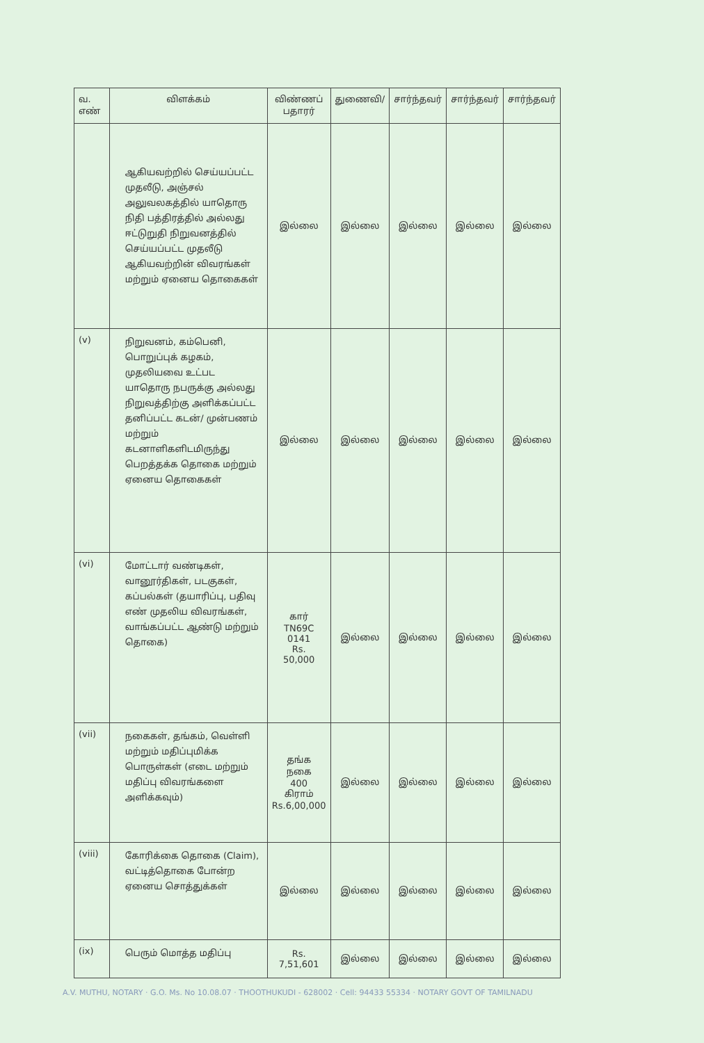| வ. எண் | விளக்கம் | விண்ணப் பதாரர் | துணைவி/ | சார்ந்தவர் | சார்ந்தவர் | சார்ந்தவர் |
| --- | --- | --- | --- | --- | --- | --- |
| | ஆகியவற்றில் செய்யப்பட்ட முதலீடு, அஞ்சல் அலுவலகத்தில் யாதொரு நிதி பத்திரத்தில் அல்லது ஈட்டுறுதி நிறுவனத்தில் செய்யப்பட்ட முதலீடு ஆகியவற்றின் விவரங்கள் மற்றும் ஏனைய தொகைகள் | இல்லை | இல்லை | இல்லை | இல்லை | இல்லை |
| (v) | நிறுவனம், கம்பெனி, பொறுப்புக் கழகம், முதலியவை உட்பட யாதொரு நபருக்கு அல்லது நிறுவத்திற்கு அளிக்கப்பட்ட தனிப்பட்ட கடன்/ முன்பணம் மற்றும் கடனாளிகளிடமிருந்து பெறத்தக்க தொகை மற்றும் ஏனைய தொகைகள் | இல்லை | இல்லை | இல்லை | இல்லை | இல்லை |
| (vi) | மோட்டார் வண்டிகள், வானூர்திகள், படகுகள், கப்பல்கள் (தயாரிப்பு, பதிவு எண் முதலிய விவரங்கள், வாங்கப்பட்ட ஆண்டு மற்றும் தொகை) | கார் TN69C 0141 Rs. 50,000 | இல்லை | இல்லை | இல்லை | இல்லை |
| (vii) | நகைகள், தங்கம், வெள்ளி மற்றும் மதிப்புமிக்க பொருள்கள் (எடை மற்றும் மதிப்பு விவரங்களை அளிக்கவும்) | தங்க நகை 400 கிராம் Rs.6,00,000 | இல்லை | இல்லை | இல்லை | இல்லை |
| (viii) | கோரிக்கை தொகை (Claim), வட்டித்தொகை போன்ற ஏனைய சொத்துக்கள் | இல்லை | இல்லை | இல்லை | இல்லை | இல்லை |
| (ix) | பெரும் மொத்த மதிப்பு | Rs. 7,51,601 | இல்லை | இல்லை | இல்லை | இல்லை |
A.V. MUTHU, NOTARY · G.O. Ms. No 10.08.07 · THOOTHUKUDI - 628002 · Cell: 94433 55334 · NOTARY GOVT OF TAMILNADU